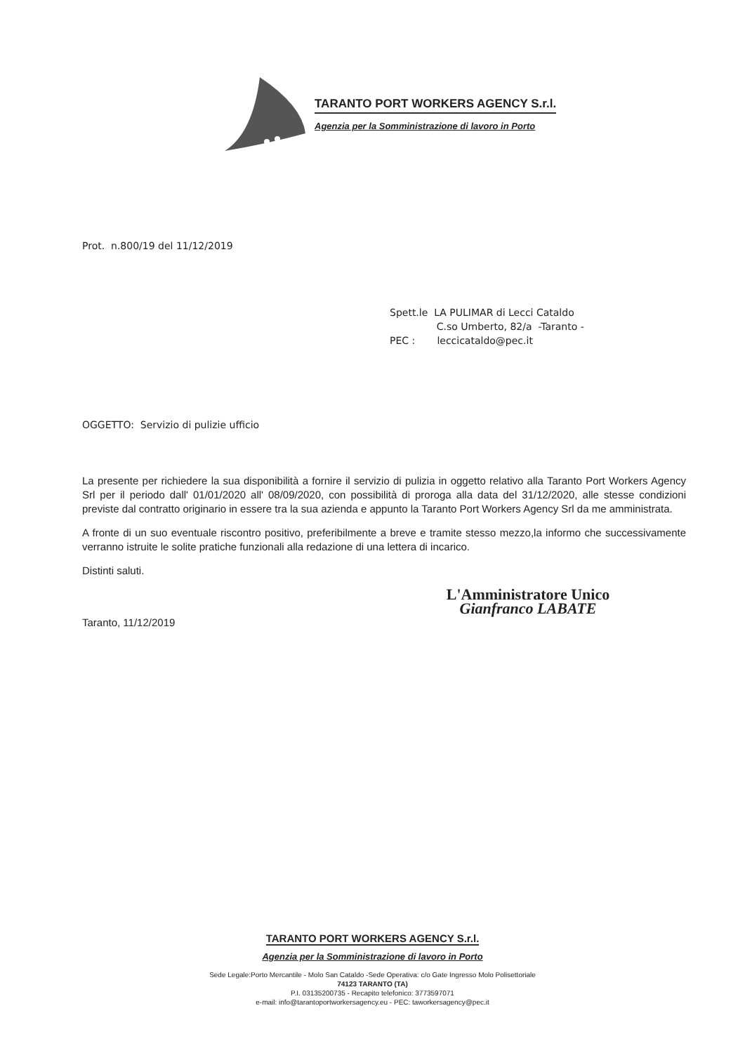TARANTO PORT WORKERS AGENCY S.r.l.
Agenzia per la Somministrazione di lavoro in Porto
Prot. n.800/19 del 11/12/2019
Spett.le LA PULIMAR di Lecci Cataldo
C.so Umberto, 82/a -Taranto -
PEC : leccicataldo@pec.it
OGGETTO: Servizio di pulizie ufficio
La presente per richiedere la sua disponibilità a fornire il servizio di pulizia in oggetto relativo alla Taranto Port Workers Agency Srl per il periodo dall' 01/01/2020 all' 08/09/2020, con possibilità di proroga alla data del 31/12/2020, alle stesse condizioni previste dal contratto originario in essere tra la sua azienda e appunto la Taranto Port Workers Agency Srl da me amministrata.
A fronte di un suo eventuale riscontro positivo, preferibilmente a breve e tramite stesso mezzo,la informo che successivamente verranno istruite le solite pratiche funzionali alla redazione di una lettera di incarico.
Distinti saluti.
L'Amministratore Unico
Gianfranco LABATE
Taranto, 11/12/2019
TARANTO PORT WORKERS AGENCY S.r.l.
Agenzia per la Somministrazione di lavoro in Porto
Sede Legale:Porto Mercantile - Molo San Cataldo -Sede Operativa: c/o Gate Ingresso Molo Polisettoriale
74123 TARANTO (TA)
P.I. 03135200735 - Recapito telefonico: 3773597071
e-mail: info@tarantoportworkersagency.eu - PEC: taworkersagency@pec.it